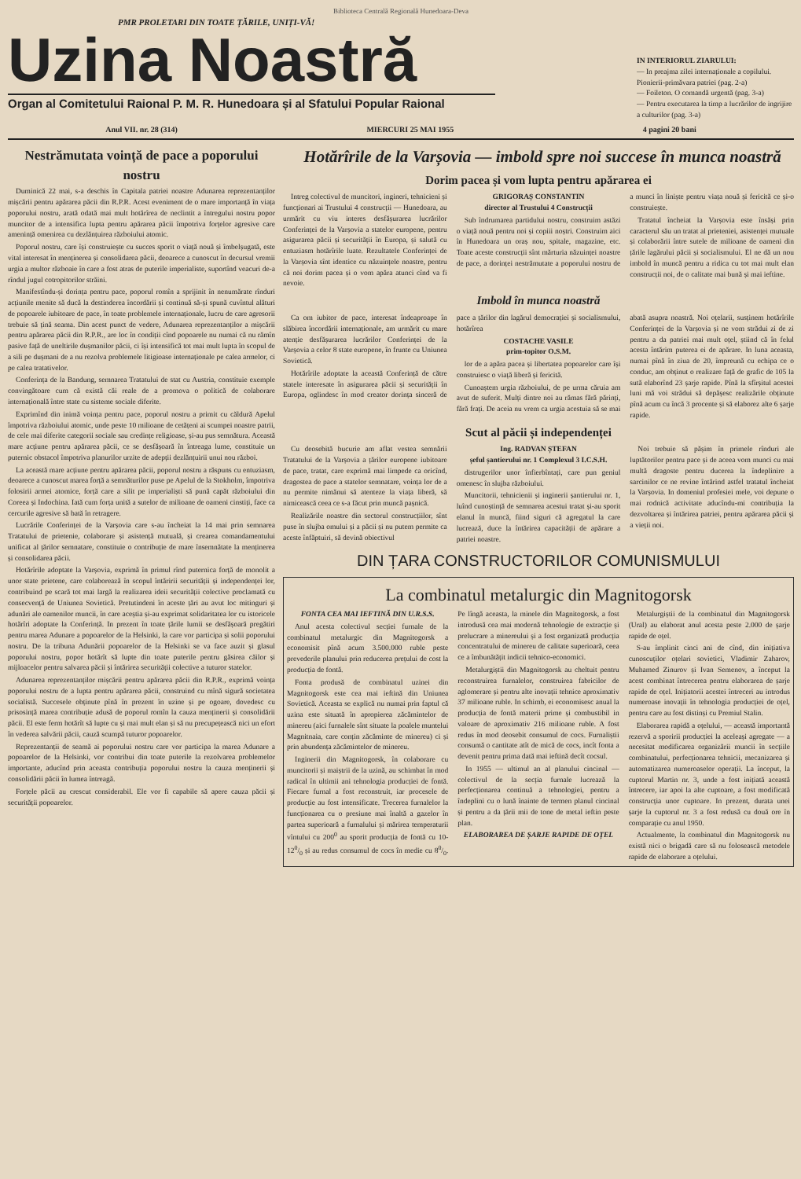Biblioteca Centrală Regională Hunedoara-Deva
PMR PROLETARI DIN TOATE ȚĂRILE, UNIȚI-VĂ!
Uzina Noastră
Organ al Comitetului Raional P. M. R. Hunedoara și al Sfatului Popular Raional
IN INTERIORUL ZIARULUI:
— In preajma zilei internaționale a copilului. Pionierii-primăvara patriei (pag. 2-a)
— Foileton. O comandă urgentă (pag. 3-a)
— Pentru executarea la timp a lucrărilor de ingrijire a culturilor (pag. 3-a)
Anul VII. nr. 28 (314) MIERCURI 25 MAI 1955 4 pagini 20 bani
Nestrămutata voință de pace a poporului nostru
Duminică 22 mai, s-a deschis în Capitala patriei noastre Adunarea reprezentanților mișcării pentru apărarea păcii din R.P.R. Acest eveniment de o mare importanță în viața poporului nostru, arată odată mai mult hotărîrea de neclintit a întregului nostru popor muncitor de a intensifica lupta pentru apărarea păcii împotriva forțelor agresive care amenință omenirea cu dezlănțuirea războiului atomic.
Poporul nostru, care își construiește cu succes sporit o viață nouă și îmbelșugată, este vital interesat în menținerea și consolidarea păcii, deoarece a cunoscut în decursul vremii urgia a multor războaie în care a fost atras de puterile imperialiste, suportînd veacuri de-a rîndul jugul cotropitorilor străini.
Manifestîndu-și dorința pentru pace, poporul romîn a sprijinit în nenumărate rînduri acțiunile menite să ducă la destinderea încordării și continuă să-și spună cuvîntul alături de popoarele iubitoare de pace, în toate problemele internaționale, lucru de care agresorii trebuie să țină seama. Din acest punct de vedere, Adunarea reprezentanților a mișcării pentru apărarea păcii din R.P.R., are loc în condiții cînd popoarele nu numai că nu rămîn pasive față de uneltirile dușmanilor păcii, ci își intensifică tot mai mult lupta în scopul de a sili pe dușmani de a nu rezolva problemele litigioase internaționale pe calea armelor, ci pe calea tratativelor.
Conferința de la Bandung, semnarea Tratatului de stat cu Austria, constituie exemple convingătoare cum că există căi reale de a promova o politică de colaborare internațională între state cu sisteme sociale diferite.
Exprimînd din inimă voința pentru pace, poporul nostru a primit cu căldură Apelul împotriva războiului atomic, unde peste 10 milioane de cetățeni ai scumpei noastre patrii, de cele mai diferite categorii sociale sau credințe religioase, și-au pus semnătura. Această mare acțiune pentru apărarea păcii, ce se desfășoară în întreaga lume, constituie un puternic obstacol împotriva planurilor urzite de adepții dezlănțuirii unui nou război.
La această mare acțiune pentru apărarea păcii, poporul nostru a răspuns cu entuziasm, deoarece a cunoscut marea forță a semnăturilor puse pe Apelul de la Stokholm, împotriva folosirii armei atomice, forță care a silit pe imperialiști să pună capăt războiului din Coreea și Indochina. Iată cum forța unită a sutelor de milioane de oameni cinstiți, face ca cercurile agresive să bată în retragere.
Lucrările Conferinței de la Varșovia care s-au încheiat la 14 mai prin semnarea Tratatului de prietenie, colaborare și asistență mutuală, și crearea comandamentului unificat al țărilor semnatare, constituie o contribuție de mare însemnătate la menținerea și consolidarea păcii.
Hotărîrile adoptate la Varșovia, exprimă în primul rînd puternica forță de monolit a unor state prietene, care colaborează în scopul întăririi securității și independenței lor, contribuind pe scară tot mai largă la realizarea ideii securității colective proclamată cu consecvență de Uniunea Sovietică. Pretutindeni în aceste țări au avut loc mitinguri și adunări ale oamenilor muncii, în care aceștia și-au exprimat solidaritatea lor cu istoricele hotărîri adoptate la Conferință. In prezent în toate țările lumii se desfășoară pregătiri pentru marea Adunare a popoarelor de la Helsinki, la care vor participa și solii poporului nostru. De la tribuna Adunării popoarelor de la Helsinki se va face auzit și glasul poporului nostru, popor hotărît să lupte din toate puterile pentru găsirea căilor și mijloacelor pentru salvarea păcii și întărirea securității colective a tuturor statelor.
Adunarea reprezentanților mișcării pentru apărarea păcii din R.P.R., exprimă voința poporului nostru de a lupta pentru apărarea păcii, construind cu mînă sigură societatea socialistă. Succesele obținute pînă în prezent în uzine și pe ogoare, dovedesc cu prisosință marea contribuție adusă de poporul romîn la cauza menținerii și consolidării păcii. El este ferm hotărît să lupte cu și mai mult elan și să nu precupețească nici un efort în vederea salvării păcii, cauză scumpă tuturor popoarelor.
Reprezentanții de seamă ai poporului nostru care vor participa la marea Adunare a popoarelor de la Helsinki, vor contribui din toate puterile la rezolvarea problemelor importante, aducînd prin aceasta contribuția poporului nostru la cauza menținerii și consolidării păcii în lumea întreagă.
Forțele păcii au crescut considerabil. Ele vor fi capabile să apere cauza păcii și securității popoarelor.
Hotărîrile de la Varșovia — imbold spre noi succese în munca noastră
Dorim pacea și vom lupta pentru apărarea ei
Intreg colectivul de muncitori, ingineri, tehnicieni și funcționari ai Trustului 4 construcții — Hunedoara, au urmărit cu viu interes desfășurarea lucrărilor Conferinței de la Varșovia a statelor europene, pentru asigurarea păcii și securității în Europa, și salută cu entuziasm hotărîrile luate. Rezultatele Conferinței de la Varșovia sînt identice cu năzuințele noastre, pentru că noi dorim pacea și o vom apăra atunci cînd va fi nevoie.
GRIGORAȘ CONSTANTIN
director al Trustului 4 Construcții
Sub îndrumarea partidului nostru, construim astăzi o viață nouă pentru noi și copiii noștri. Construim aici în Hunedoara un oraș nou, spitale, magazine, etc. Toate aceste construcții sînt mărturia năzuinței noastre de pace, a dorinței nestrămutate a poporului nostru de a munci în liniște pentru viața nouă și fericită ce și-o construiește.
Tratatul încheiat la Varșovia este însăși prin caracterul său un tratat al prieteniei, asistenței mutuale și colaborării între sutele de milioane de oameni din țările lagărului păcii și socialismului. El ne dă un nou imbold în muncă pentru a ridica cu tot mai mult elan construcții noi, de o calitate mai bună și mai ieftine.
Imbold în munca noastră
Ca om iubitor de pace, interesat îndeaproape în slăbirea încordării internaționale, am urmărit cu mare atenție desfășurarea lucrărilor Conferinței de la Varșovia a celor 8 state europene, în frunte cu Uniunea Sovietică.
Hotărîrile adoptate la această Conferință de către statele interesate în asigurarea păcii și securității în Europa, oglindesc în mod creator dorința sinceră de pace a țărilor din lagărul democrației și socialismului, hotărîrea
COSTACHE VASILE
prim-topitor O.S.M.
lor de a apăra pacea și libertatea popoarelor care își construiesc o viață liberă și fericită.
Cunoaștem urgia războiului, de pe urma căruia am avut de suferit. Mulți dintre noi au rămas fără părinți, fără frați. De aceia nu vrem ca urgia acestuia să se mai abată asupra noastră. Noi oțelarii, susținem hotărîrile Conferinței de la Varșovia și ne vom strădui zi de zi pentru a da patriei mai mult oțel, știind că în felul acesta întărim puterea ei de apărare. In luna aceasta, numai pînă în ziua de 20, împreună cu echipa ce o conduc, am obținut o realizare față de grafic de 105 la sută elaborînd 23 șarje rapide. Pînă la sfîrșitul acestei luni mă voi strădui să depășesc realizările obținute pînă acum cu încă 3 procente și să elaborez alte 6 șarje rapide.
Scut al păcii și independenței
Cu deosebită bucurie am aflat vestea semnării Tratatului de la Varșovia a țărilor europene iubitoare de pace, tratat, care exprimă mai limpede ca oricînd, dragostea de pace a statelor semnatare, voința lor de a nu permite nimănui să atenteze la viața liberă, să nimicească ceea ce s-a făcut prin muncă pașnică.
Realizările noastre din sectorul construcțiilor, sînt puse în slujba omului și a păcii și nu putem permite ca aceste înfăptuiri, să devină obiectivul
Ing. RADVAN ȘTEFAN
șeful șantierului nr. 1 Complexul 3 I.C.S.H.
distrugerilor unor înfierbîntați, care pun geniul omenesc în slujba războiului.
Muncitorii, tehnicienii și inginerii șantierului nr. 1, luînd cunoștință de semnarea acestui tratat și-au sporit elanul în muncă, fiind siguri că agregatul la care lucrează, duce la întărirea capacității de apărare a patriei noastre.
Noi trebuie să pășim în primele rînduri ale luptătorilor pentru pace și de aceea vom munci cu mai multă dragoste pentru ducerea la îndeplinire a sarcinilor ce ne revine întărind astfel tratatul încheiat la Varșovia. In domeniul profesiei mele, voi depune o mai rodnică activitate aducîndu-mi contribuția la dezvoltarea și întărirea patriei, pentru apărarea păcii și a vieții noi.
DIN ȚARA CONSTRUCTORILOR COMUNISMULUI
La combinatul metalurgic din Magnitogorsk
FONTA CEA MAI IEFTINĂ DIN U.R.S.S.
Anul acesta colectivul secției furnale de la combinatul metalurgic din Magnitogorsk a economisit pînă acum 3.500.000 ruble peste prevederile planului prin reducerea prețului de cost la producția de fontă.
Fonta produsă de combinatul uzinei din Magnitogorsk este cea mai ieftină din Uniunea Sovietică. Aceasta se explică nu numai prin faptul că uzina este situată în apropierea zăcămintelor de minereu (aici furnalele sînt situate la poalele muntelui Magnitnaia, care conțin zăcăminte de minereu) ci și prin abundența zăcămintelor de minereu.
Inginerii din Magnitogorsk, în colaborare cu muncitorii și maiștrii de la uzină, au schimbat în mod radical în ultimii ani tehnologia producției de fontă. Fiecare furnal a fost reconstruit, iar procesele de producție au fost intensificate. Trecerea furnalelor la funcționarea cu o presiune mai înaltă a gazelor în partea superioară a furnalului și mărirea temperaturii vîntului cu 200<sup>0</sup> au sporit producția de fontă cu 10-120/0 și au redus consumul de cocs în medie cu 80/0. Pe lîngă aceasta, la minele din Magnitogorsk, a fost introdusă cea mai modernă tehnologie de extracție și prelucrare a minereului și a fost organizată producția concentratului de minereu de calitate superioară, ceea ce a îmbunătățit indicii tehnico-economici.
Metalurgiștii din Magnitogorsk au cheltuit pentru reconstruirea furnalelor, construirea fabricilor de aglomerare și pentru alte inovații tehnice aproximativ 37 milioane ruble. In schimb, ei economisesc anual la producția de fontă materii prime și combustibil in valoare de aproximativ 216 milioane ruble. A fost redus în mod deosebit consumul de cocs. Furnaliștii consumă o cantitate atît de mică de cocs, incît fonta a devenit pentru prima dată mai ieftină decît cocsul.
In 1955 — ultimul an al planului cincinal — colectivul de la secția furnale lucrează la perfecționarea continuă a tehnologiei, pentru a îndeplini cu o lună înainte de termen planul cincinal și pentru a da țării mii de tone de metal ieftin peste plan.
ELABORAREA DE ȘARJE RAPIDE DE OȚEL
Metalurgiștii de la combinatul din Magnitogorsk (Ural) au elaborat anul acesta peste 2.000 de șarje rapide de oțel.
S-au împlinit cinci ani de cînd, din inițiativa cunoscuților oțelari sovietici, Vladimir Zaharov, Muhamed Zinurov și Ivan Semenov, a început la acest combinat întrecerea pentru elaborarea de șarje rapide de oțel. Inițiatorii acestei întreceri au introdus numeroase inovații în tehnologia producției de oțel, pentru care au fost distinși cu Premiul Stalin.
Elaborarea rapidă a oțelului, — această importantă rezervă a sporirii producției la aceleași agregate — a necesitat modificarea organizării muncii în secțiile combinatului, perfecționarea tehnicii, mecanizarea și automatizarea numeroaselor operații. La început, la cuptorul Martin nr. 3, unde a fost inițiată această întrecere, iar apoi la alte cuptoare, a fost modificată construcția unor cuptoare. In prezent, durata unei șarje la cuptorul nr. 3 a fost redusă cu două ore în comparație cu anul 1950.
Actualmente, la combinatul din Magnitogorsk nu există nici o brigadă care să nu folosească metodele rapide de elaborare a oțelului.